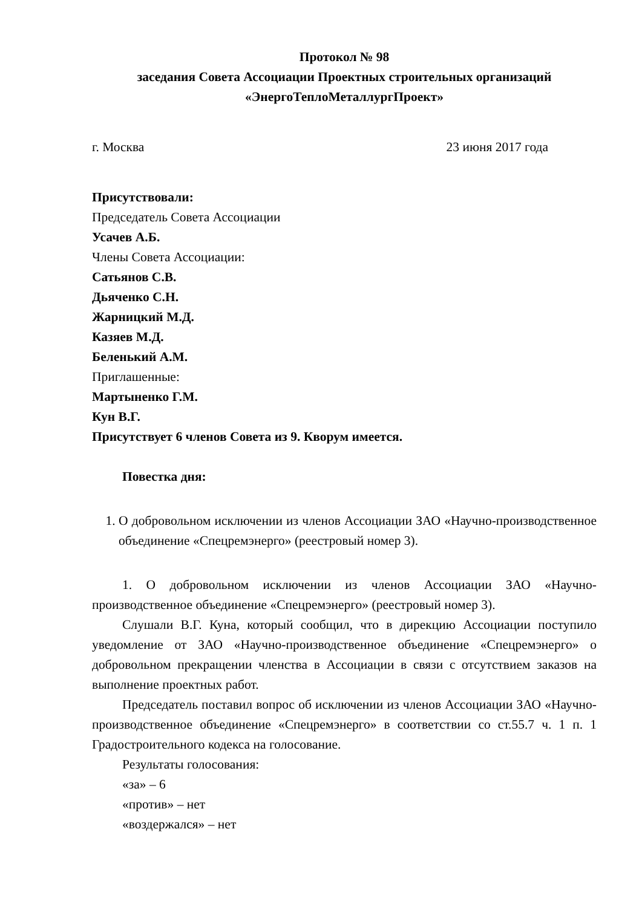Протокол № 98
заседания Совета Ассоциации Проектных строительных организаций
«ЭнергоТеплоМеталлургПроект»
г. Москва 23 июня 2017 года
Присутствовали:
Председатель Совета Ассоциации
Усачев А.Б.
Члены Совета Ассоциации:
Сатьянов С.В.
Дьяченко С.Н.
Жарницкий М.Д.
Казяев М.Д.
Беленький А.М.
Приглашенные:
Мартыненко Г.М.
Кун В.Г.
Присутствует 6 членов Совета из 9. Кворум имеется.
Повестка дня:
1. О добровольном исключении из членов Ассоциации ЗАО «Научно-производственное объединение «Спецремэнерго» (реестровый номер 3).
1. О добровольном исключении из членов Ассоциации ЗАО «Научно-производственное объединение «Спецремэнерго» (реестровый номер 3).
Слушали В.Г. Куна, который сообщил, что в дирекцию Ассоциации поступило уведомление от ЗАО «Научно-производственное объединение «Спецремэнерго» о добровольном прекращении членства в Ассоциации в связи с отсутствием заказов на выполнение проектных работ.
Председатель поставил вопрос об исключении из членов Ассоциации ЗАО «Научно-производственное объединение «Спецремэнерго» в соответствии со ст.55.7 ч. 1 п. 1 Градостроительного кодекса на голосование.
Результаты голосования:
«за» – 6
«против» – нет
«воздержался» – нет